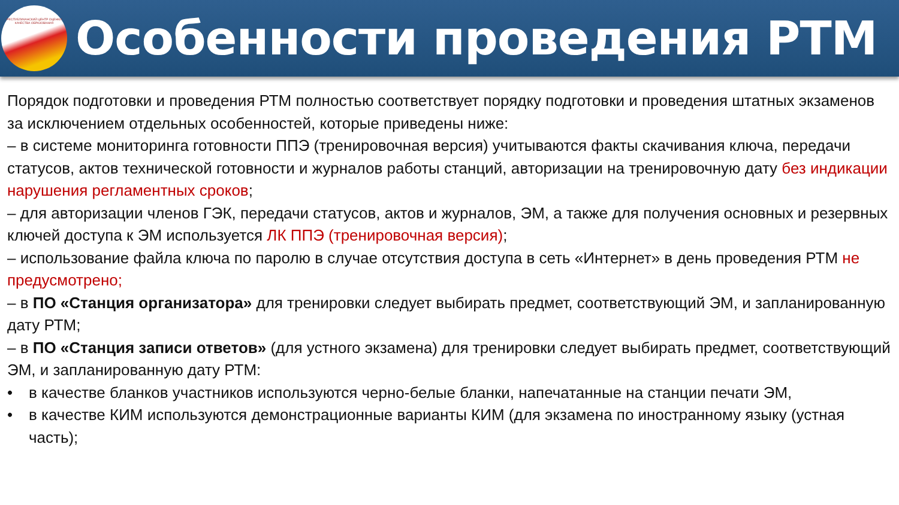РЕСПУБЛИКАНСКИЙ ЦЕНТР ОЦЕНКИ КАЧЕСТВА ОБРАЗОВАНИЯ
Особенности проведения РТМ
Порядок подготовки и проведения РТМ полностью соответствует порядку подготовки и проведения штатных экзаменов за исключением отдельных особенностей, которые приведены ниже:
– в системе мониторинга готовности ППЭ (тренировочная версия) учитываются факты скачивания ключа, передачи статусов, актов технической готовности и журналов работы станций, авторизации на тренировочную дату без индикации нарушения регламентных сроков;
– для авторизации членов ГЭК, передачи статусов, актов и журналов, ЭМ, а также для получения основных и резервных ключей доступа к ЭМ используется ЛК ППЭ (тренировочная версия);
– использование файла ключа по паролю в случае отсутствия доступа в сеть «Интернет» в день проведения РТМ не предусмотрено;
– в ПО «Станция организатора» для тренировки следует выбирать предмет, соответствующий ЭМ, и запланированную дату РТМ;
– в ПО «Станция записи ответов» (для устного экзамена) для тренировки следует выбирать предмет, соответствующий ЭМ, и запланированную дату РТМ:
• в качестве бланков участников используются черно-белые бланки, напечатанные на станции печати ЭМ,
• в качестве КИМ используются демонстрационные варианты КИМ (для экзамена по иностранному языку (устная часть);